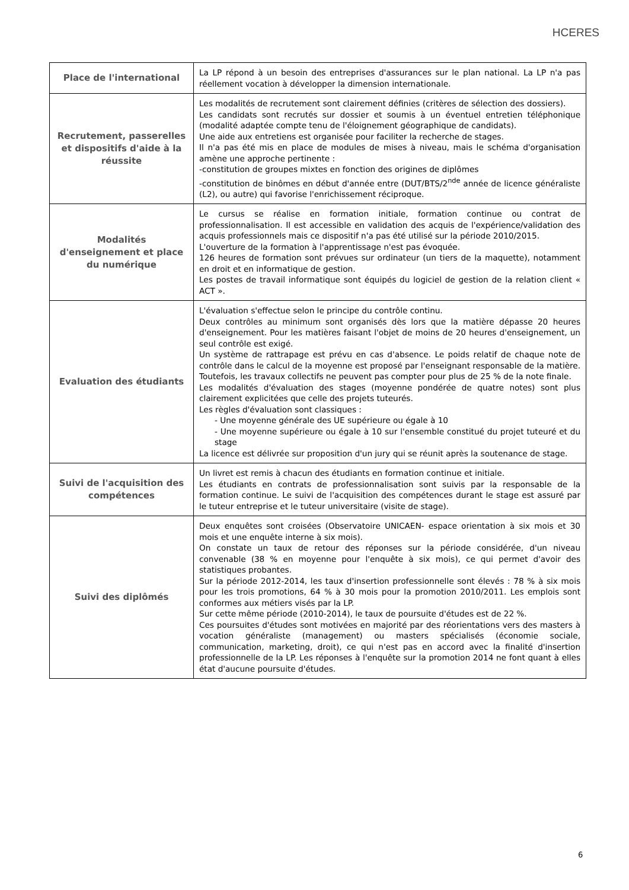HCERES
| Place de l'international | La LP répond à un besoin des entreprises d'assurances sur le plan national. La LP n'a pas réellement vocation à développer la dimension internationale. |
| Recrutement, passerelles et dispositifs d'aide à la réussite | Les modalités de recrutement sont clairement définies (critères de sélection des dossiers). Les candidats sont recrutés sur dossier et soumis à un éventuel entretien téléphonique (modalité adaptée compte tenu de l'éloignement géographique de candidats). Une aide aux entretiens est organisée pour faciliter la recherche de stages. Il n'a pas été mis en place de modules de mises à niveau, mais le schéma d'organisation amène une approche pertinente : -constitution de groupes mixtes en fonction des origines de diplômes -constitution de binômes en début d'année entre (DUT/BTS/2<sup>nde</sup> année de licence généraliste (L2), ou autre) qui favorise l'enrichissement réciproque. |
| Modalités d'enseignement et place du numérique | Le cursus se réalise en formation initiale, formation continue ou contrat de professionnalisation. Il est accessible en validation des acquis de l'expérience/validation des acquis professionnels mais ce dispositif n'a pas été utilisé sur la période 2010/2015. L'ouverture de la formation à l'apprentissage n'est pas évoquée. 126 heures de formation sont prévues sur ordinateur (un tiers de la maquette), notamment en droit et en informatique de gestion. Les postes de travail informatique sont équipés du logiciel de gestion de la relation client « ACT ». |
| Evaluation des étudiants | L'évaluation s'effectue selon le principe du contrôle continu. Deux contrôles au minimum sont organisés dès lors que la matière dépasse 20 heures d'enseignement. Pour les matières faisant l'objet de moins de 20 heures d'enseignement, un seul contrôle est exigé. Un système de rattrapage est prévu en cas d'absence. Le poids relatif de chaque note de contrôle dans le calcul de la moyenne est proposé par l'enseignant responsable de la matière. Toutefois, les travaux collectifs ne peuvent pas compter pour plus de 25 % de la note finale. Les modalités d'évaluation des stages (moyenne pondérée de quatre notes) sont plus clairement explicitées que celle des projets tuteurés. Les règles d'évaluation sont classiques : - Une moyenne générale des UE supérieure ou égale à 10 - Une moyenne supérieure ou égale à 10 sur l'ensemble constitué du projet tuteuré et du stage La licence est délivrée sur proposition d'un jury qui se réunit après la soutenance de stage. |
| Suivi de l'acquisition des compétences | Un livret est remis à chacun des étudiants en formation continue et initiale. Les étudiants en contrats de professionnalisation sont suivis par la responsable de la formation continue. Le suivi de l'acquisition des compétences durant le stage est assuré par le tuteur entreprise et le tuteur universitaire (visite de stage). |
| Suivi des diplômés | Deux enquêtes sont croisées (Observatoire UNICAEN- espace orientation à six mois et 30 mois et une enquête interne à six mois). On constate un taux de retour des réponses sur la période considérée, d'un niveau convenable (38 % en moyenne pour l'enquête à six mois), ce qui permet d'avoir des statistiques probantes. Sur la période 2012-2014, les taux d'insertion professionnelle sont élevés : 78 % à six mois pour les trois promotions, 64 % à 30 mois pour la promotion 2010/2011. Les emplois sont conformes aux métiers visés par la LP. Sur cette même période (2010-2014), le taux de poursuite d'études est de 22 %. Ces poursuites d'études sont motivées en majorité par des réorientations vers des masters à vocation généraliste (management) ou masters spécialisés (économie sociale, communication, marketing, droit), ce qui n'est pas en accord avec la finalité d'insertion professionnelle de la LP. Les réponses à l'enquête sur la promotion 2014 ne font quant à elles état d'aucune poursuite d'études. |
6